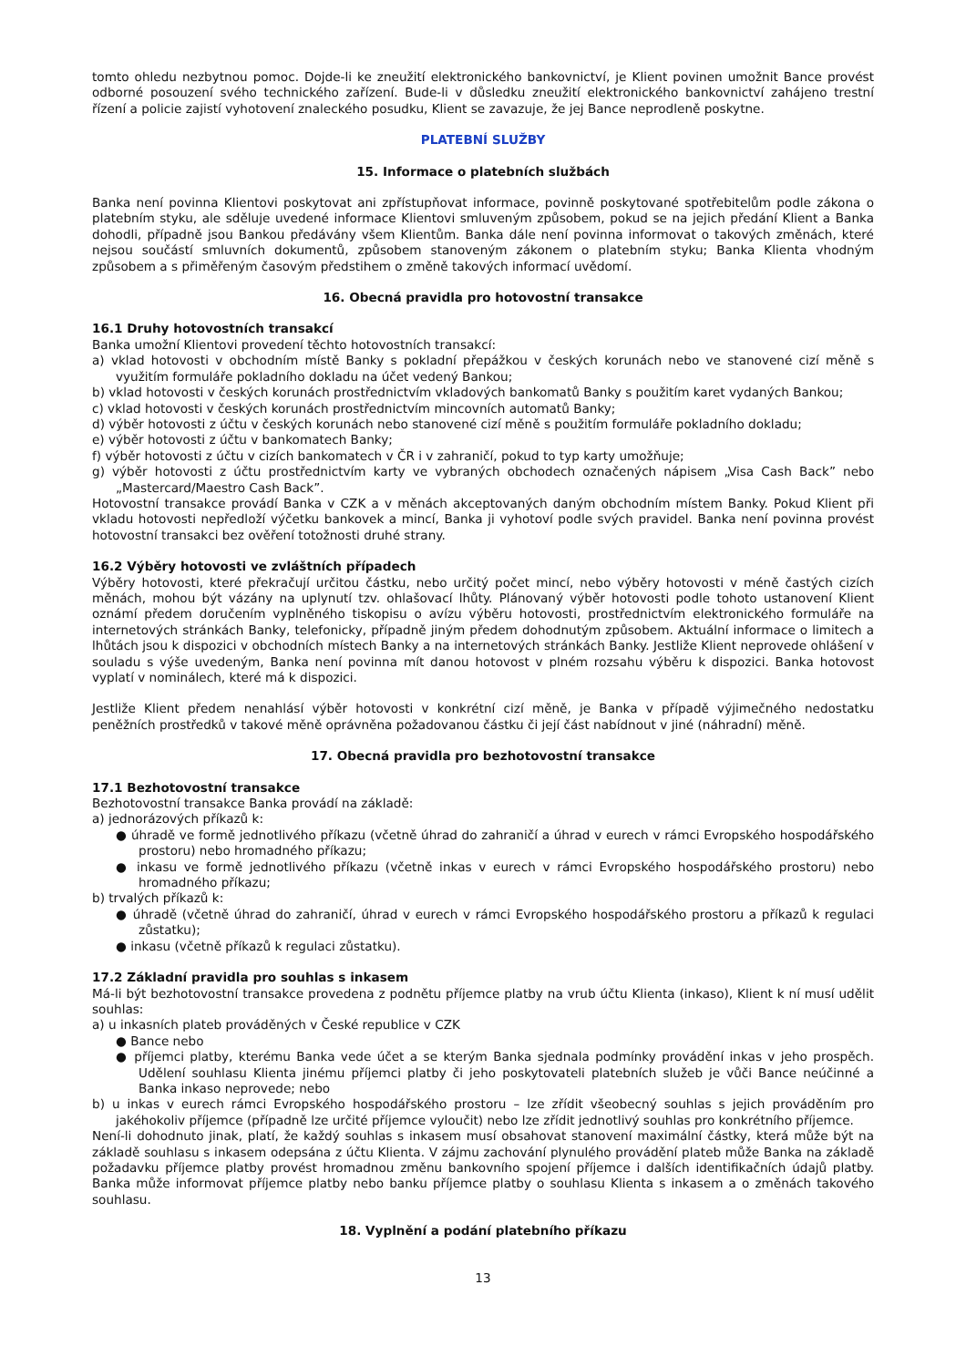tomto ohledu nezbytnou pomoc. Dojde-li ke zneužití elektronického bankovnictví, je Klient povinen umožnit Bance provést odborné posouzení svého technického zařízení. Bude-li v důsledku zneužití elektronického bankovnictví zahájeno trestní řízení a policie zajistí vyhotovení znaleckého posudku, Klient se zavazuje, že jej Bance neprodleně poskytne.
PLATEBNÍ SLUŽBY
15. Informace o platebních službách
Banka není povinna Klientovi poskytovat ani zpřístupňovat informace, povinně poskytované spotřebitelům podle zákona o platebním styku, ale sděluje uvedené informace Klientovi smluveným způsobem, pokud se na jejich předání Klient a Banka dohodli, případně jsou Bankou předávány všem Klientům. Banka dále není povinna informovat o takových změnách, které nejsou součástí smluvních dokumentů, způsobem stanoveným zákonem o platebním styku; Banka Klienta vhodným způsobem a s přiměřeným časovým předstihem o změně takových informací uvědomí.
16. Obecná pravidla pro hotovostní transakce
16.1 Druhy hotovostních transakcí
Banka umožní Klientovi provedení těchto hotovostních transakcí:
a) vklad hotovosti v obchodním místě Banky s pokladní přepážkou v českých korunách nebo ve stanovené cizí měně s využitím formuláře pokladního dokladu na účet vedený Bankou;
b) vklad hotovosti v českých korunách prostřednictvím vkladových bankomatů Banky s použitím karet vydaných Bankou;
c) vklad hotovosti v českých korunách prostřednictvím mincovních automatů Banky;
d) výběr hotovosti z účtu v českých korunách nebo stanovené cizí měně s použitím formuláře pokladního dokladu;
e) výběr hotovosti z účtu v bankomatech Banky;
f) výběr hotovosti z účtu v cizích bankomatech v ČR i v zahraničí, pokud to typ karty umožňuje;
g) výběr hotovosti z účtu prostřednictvím karty ve vybraných obchodech označených nápisem „Visa Cash Back” nebo „Mastercard/Maestro Cash Back”.
Hotovostní transakce provádí Banka v CZK a v měnách akceptovaných daným obchodním místem Banky. Pokud Klient při vkladu hotovosti nepředloží výčetku bankovek a mincí, Banka ji vyhotoví podle svých pravidel. Banka není povinna provést hotovostní transakci bez ověření totožnosti druhé strany.
16.2 Výběry hotovosti ve zvláštních případech
Výběry hotovosti, které překračují určitou částku, nebo určitý počet mincí, nebo výběry hotovosti v méně častých cizích měnách, mohou být vázány na uplynutí tzv. ohlašovací lhůty. Plánovaný výběr hotovosti podle tohoto ustanovení Klient oznámí předem doručením vyplněného tiskopisu o avízu výběru hotovosti, prostřednictvím elektronického formuláře na internetových stránkách Banky, telefonicky, případně jiným předem dohodnutým způsobem. Aktuální informace o limitech a lhůtách jsou k dispozici v obchodních místech Banky a na internetových stránkách Banky. Jestliže Klient neprovede ohlášení v souladu s výše uvedeným, Banka není povinna mít danou hotovost v plném rozsahu výběru k dispozici. Banka hotovost vyplatí v nominálech, které má k dispozici.
Jestliže Klient předem nenahlásí výběr hotovosti v konkrétní cizí měně, je Banka v případě výjimečného nedostatku peněžních prostředků v takové měně oprávněna požadovanou částku či její část nabídnout v jiné (náhradní) měně.
17. Obecná pravidla pro bezhotovostní transakce
17.1 Bezhotovostní transakce
Bezhotovostní transakce Banka provádí na základě:
a) jednorázových příkazů k:
● úhradě ve formě jednotlivého příkazu (včetně úhrad do zahraničí a úhrad v eurech v rámci Evropského hospodářského prostoru) nebo hromadného příkazu;
● inkasu ve formě jednotlivého příkazu (včetně inkas v eurech v rámci Evropského hospodářského prostoru) nebo hromadného příkazu;
b) trvalých příkazů k:
● úhradě (včetně úhrad do zahraničí, úhrad v eurech v rámci Evropského hospodářského prostoru a příkazů k regulaci zůstatku);
● inkasu (včetně příkazů k regulaci zůstatku).
17.2 Základní pravidla pro souhlas s inkasem
Má-li být bezhotovostní transakce provedena z podnětu příjemce platby na vrub účtu Klienta (inkaso), Klient k ní musí udělit souhlas:
a) u inkasních plateb prováděných v České republice v CZK
● Bance nebo
● příjemci platby, kterému Banka vede účet a se kterým Banka sjednala podmínky provádění inkas v jeho prospěch. Udělení souhlasu Klienta jinému příjemci platby či jeho poskytovateli platebních služeb je vůči Bance neúčinné a Banka inkaso neprovede; nebo
b) u inkas v eurech rámci Evropského hospodářského prostoru – lze zřídit všeobecný souhlas s jejich prováděním pro jakéhokoliv příjemce (případně lze určité příjemce vyloučit) nebo lze zřídit jednotlivý souhlas pro konkrétního příjemce.
Není-li dohodnuto jinak, platí, že každý souhlas s inkasem musí obsahovat stanovení maximální částky, která může být na základě souhlasu s inkasem odepsána z účtu Klienta. V zájmu zachování plynulého provádění plateb může Banka na základě požadavku příjemce platby provést hromadnou změnu bankovního spojení příjemce i dalších identifikačních údajů platby. Banka může informovat příjemce platby nebo banku příjemce platby o souhlasu Klienta s inkasem a o změnách takového souhlasu.
18. Vyplnění a podání platebního příkazu
13